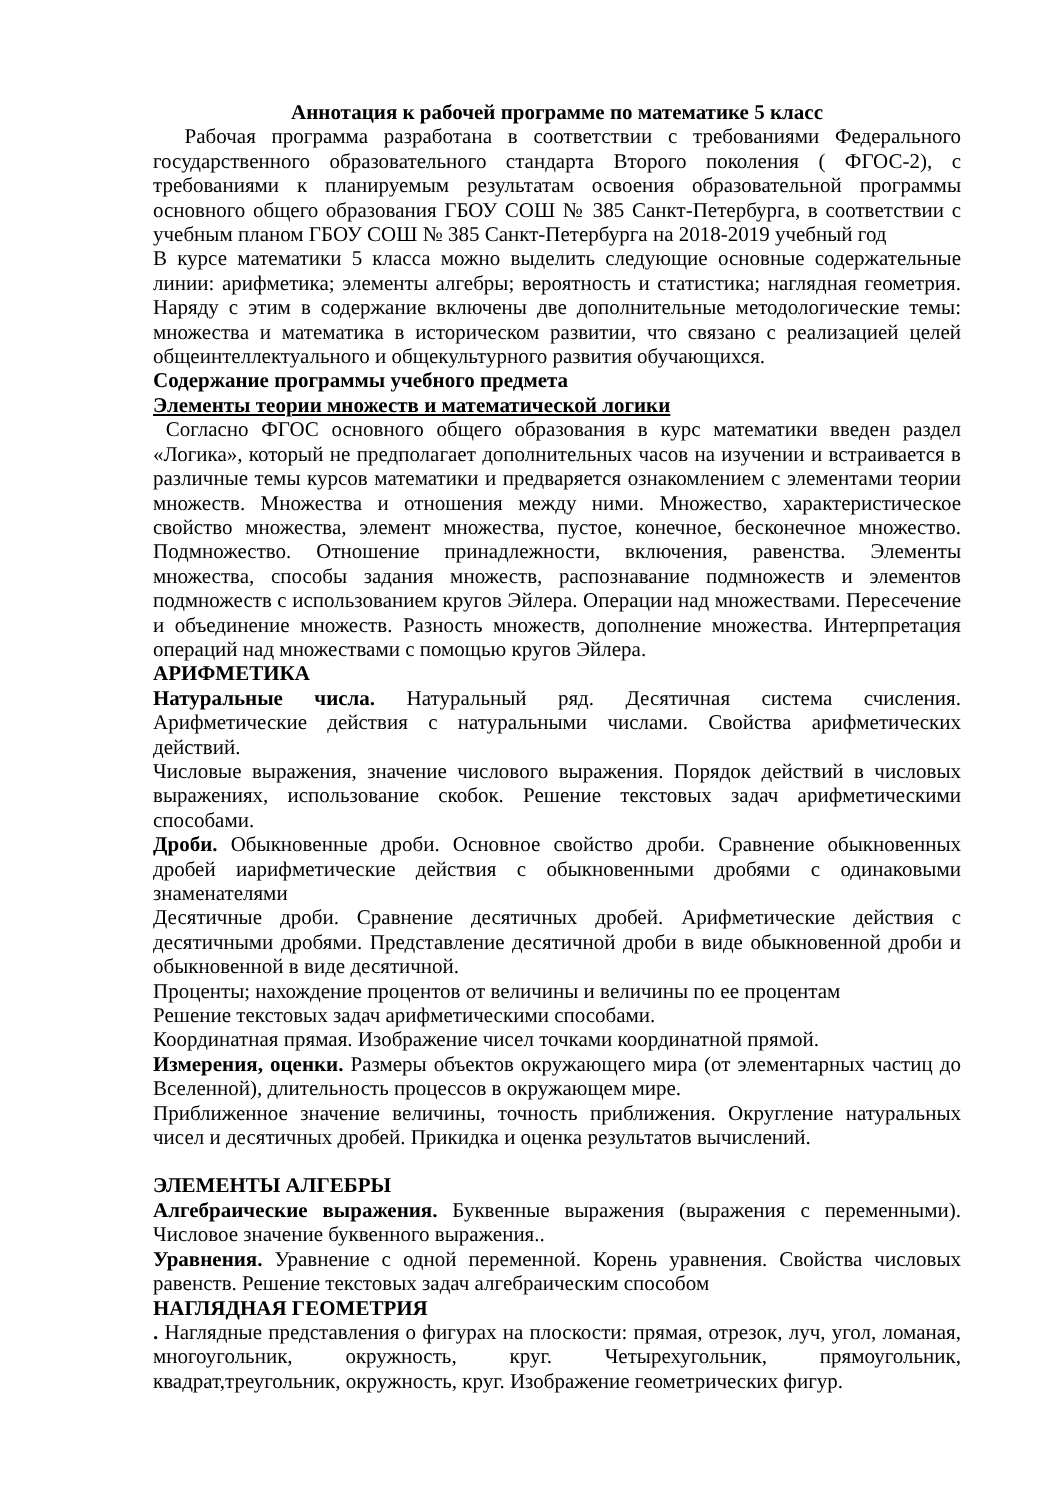Аннотация к рабочей программе по математике 5 класс
Рабочая программа разработана в соответствии с требованиями Федерального государственного образовательного стандарта Второго поколения ( ФГОС-2), с требованиями к планируемым результатам освоения образовательной программы основного общего образования ГБОУ СОШ № 385 Санкт-Петербурга, в соответствии с учебным планом ГБОУ СОШ № 385 Санкт-Петербурга на 2018-2019 учебный год
В курсе математики 5 класса можно выделить следующие основные содержательные линии: арифметика; элементы алгебры; вероятность и статистика; наглядная геометрия. Наряду с этим в содержание включены две дополнительные методологические темы: множества и математика в историческом развитии, что связано с реализацией целей общеинтеллектуального и общекультурного развития обучающихся.
Содержание программы учебного предмета
Элементы теории множеств и математической логики
Согласно ФГОС основного общего образования в курс математики введен раздел «Логика», который не предполагает дополнительных часов на изучении и встраивается в различные темы курсов математики и предваряется ознакомлением с элементами теории множеств. Множества и отношения между ними. Множество, характеристическое свойство множества, элемент множества, пустое, конечное, бесконечное множество. Подмножество. Отношение принадлежности, включения, равенства. Элементы множества, способы задания множеств, распознавание подмножеств и элементов подмножеств с использованием кругов Эйлера. Операции над множествами. Пересечение и объединение множеств. Разность множеств, дополнение множества. Интерпретация операций над множествами с помощью кругов Эйлера.
АРИФМЕТИКА
Натуральные числа. Натуральный ряд. Десятичная система счисления. Арифметические действия с натуральными числами. Свойства арифметических действий.
Числовые выражения, значение числового выражения. Порядок действий в числовых выражениях, использование скобок. Решение текстовых задач арифметическими способами.
Дроби. Обыкновенные дроби. Основное свойство дроби. Сравнение обыкновенных дробей иарифметические действия с обыкновенными дробями с одинаковыми знаменателями
Десятичные дроби. Сравнение десятичных дробей. Арифметические действия с десятичными дробями. Представление десятичной дроби в виде обыкновенной дроби и обыкновенной в виде десятичной.
Проценты; нахождение процентов от величины и величины по ее процентам
Решение текстовых задач арифметическими способами.
Координатная прямая. Изображение чисел точками координатной прямой.
Измерения, оценки. Размеры объектов окружающего мира (от элементарных частиц до Вселенной), длительность процессов в окружающем мире.
Приближенное значение величины, точность приближения. Округление натуральных чисел и десятичных дробей. Прикидка и оценка результатов вычислений.
ЭЛЕМЕНТЫ АЛГЕБРЫ
Алгебраические выражения. Буквенные выражения (выражения с переменными). Числовое значение буквенного выражения..
Уравнения. Уравнение с одной переменной. Корень уравнения. Свойства числовых равенств. Решение текстовых задач алгебраическим способом
НАГЛЯДНАЯ ГЕОМЕТРИЯ
. Наглядные представления о фигурах на плоскости: прямая, отрезок, луч, угол, ломаная, многоугольник, окружность, круг. Четырехугольник, прямоугольник, квадрат,треугольник, окружность, круг. Изображение геометрических фигур.